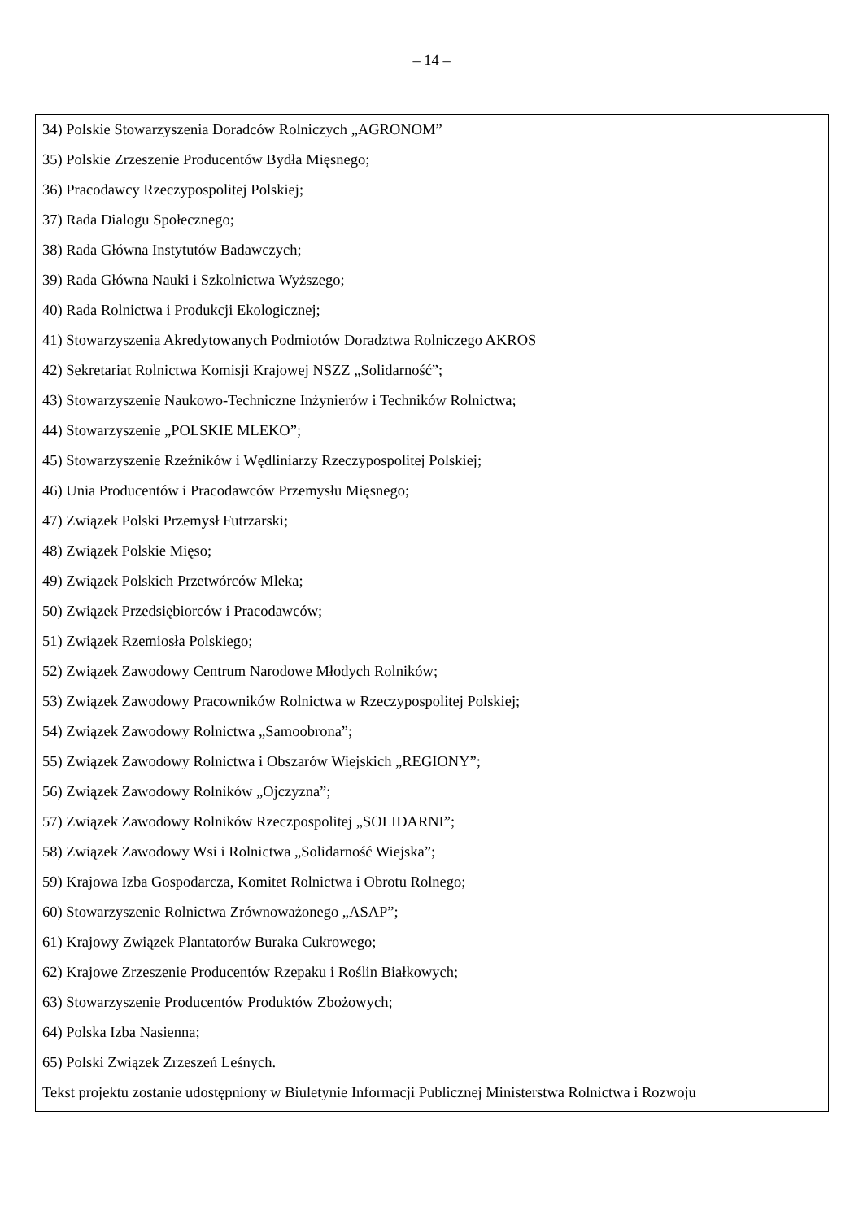– 14 –
34) Polskie Stowarzyszenia Doradców Rolniczych „AGRONOM”
35) Polskie Zrzeszenie Producentów Bydła Mięsnego;
36) Pracodawcy Rzeczypospolitej Polskiej;
37) Rada Dialogu Społecznego;
38) Rada Główna Instytutów Badawczych;
39) Rada Główna Nauki i Szkolnictwa Wyższego;
40) Rada Rolnictwa i Produkcji Ekologicznej;
41) Stowarzyszenia Akredytowanych Podmiotów Doradztwa Rolniczego AKROS
42) Sekretariat Rolnictwa Komisji Krajowej NSZZ „Solidarność”;
43) Stowarzyszenie Naukowo-Techniczne Inżynierów i Techników Rolnictwa;
44) Stowarzyszenie „POLSKIE MLEKO”;
45) Stowarzyszenie Rzeźników i Wędliniarzy Rzeczypospolitej Polskiej;
46) Unia Producentów i Pracodawców Przemysłu Mięsnego;
47) Związek Polski Przemysł Futrzarski;
48) Związek Polskie Mięso;
49) Związek Polskich Przetwórców Mleka;
50) Związek Przedsiębiorców i Pracodawców;
51) Związek Rzemiosła Polskiego;
52) Związek Zawodowy Centrum Narodowe Młodych Rolników;
53) Związek Zawodowy Pracowników Rolnictwa w Rzeczypospolitej Polskiej;
54) Związek Zawodowy Rolnictwa „Samoobrona”;
55) Związek Zawodowy Rolnictwa i Obszarów Wiejskich „REGIONY”;
56) Związek Zawodowy Rolników „Ojczyzna”;
57) Związek Zawodowy Rolników Rzeczpospolitej „SOLIDARNI”;
58) Związek Zawodowy Wsi i Rolnictwa „Solidarność Wiejska”;
59) Krajowa Izba Gospodarcza, Komitet Rolnictwa i Obrotu Rolnego;
60) Stowarzyszenie Rolnictwa Zrównoważonego „ASAP”;
61) Krajowy Związek Plantatorów Buraka Cukrowego;
62) Krajowe Zrzeszenie Producentów Rzepaku i Roślin Białkowych;
63) Stowarzyszenie Producentów Produktów Zbożowych;
64) Polska Izba Nasienna;
65) Polski Związek Zrzeszeń Leśnych.
Tekst projektu zostanie udostępniony w Biuletynie Informacji Publicznej Ministerstwa Rolnictwa i Rozwoju